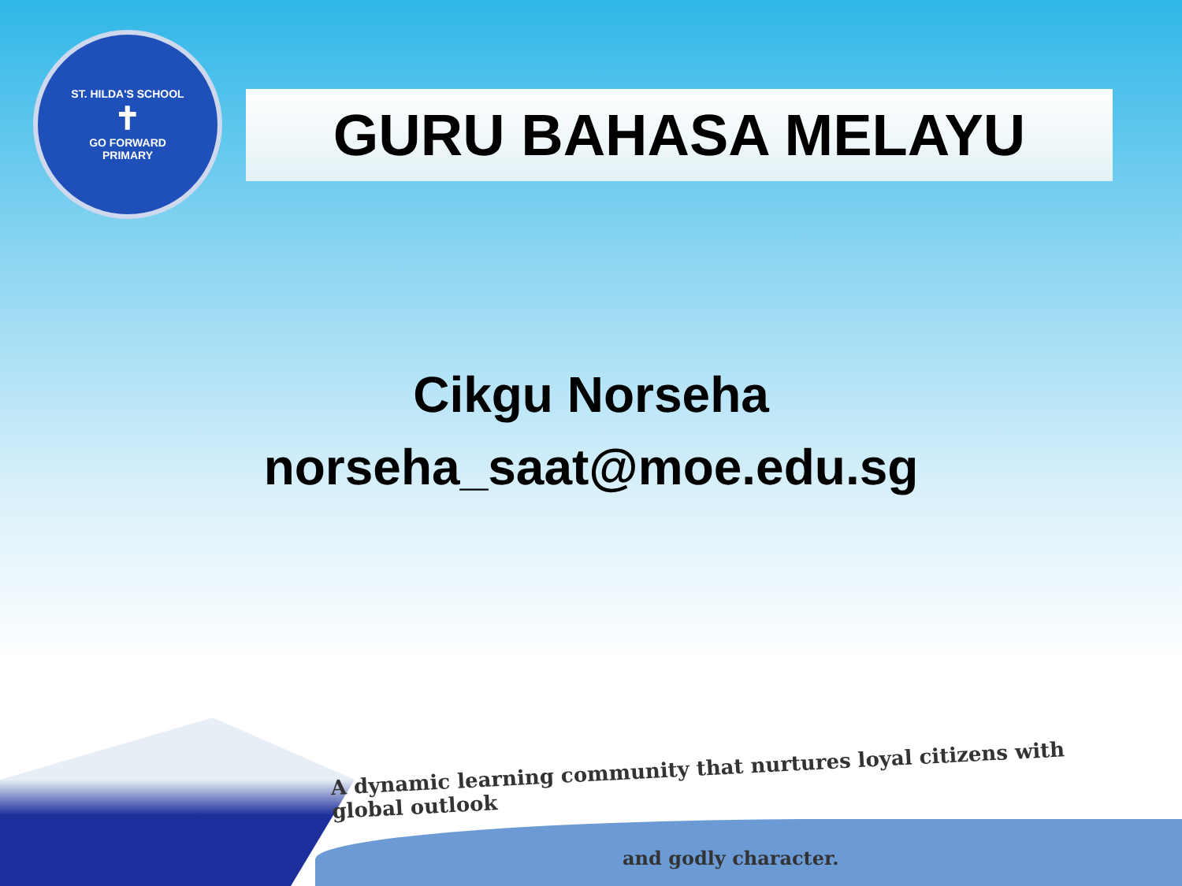ST. HILDA'S SCHOOL
✝
GO FORWARD
PRIMARY
GURU BAHASA MELAYU
Cikgu Norseha
norseha_saat@moe.edu.sg
A dynamic learning community that nurtures loyal citizens with global outlook
and godly character.